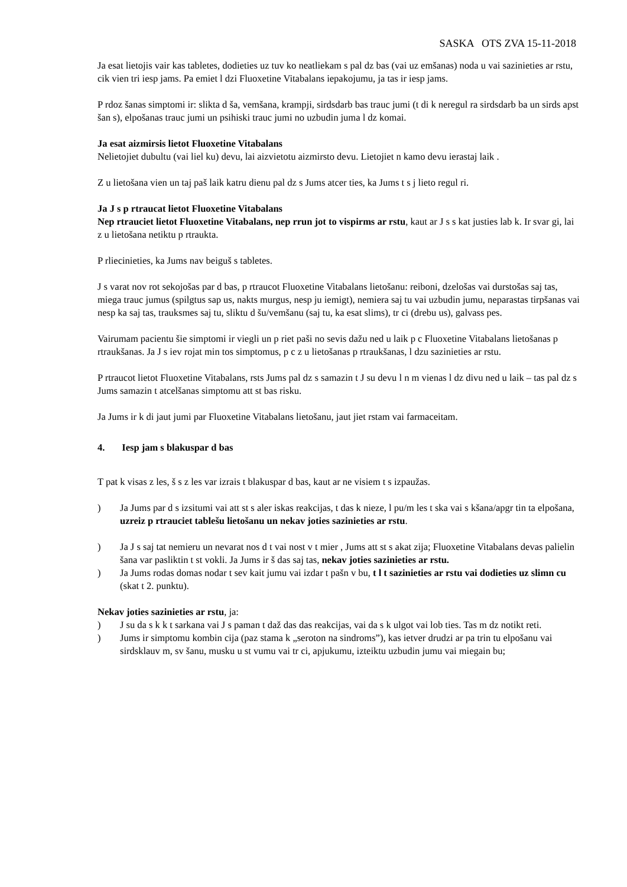SASKA OTS ZVA 15-11-2018
Ja esat lietojis vair kas tabletes, dodieties uz tuv ko neatliekam s pal dz bas (vai uz emšanas) noda u vai sazinieties ar rstu, cik vien tri iesp jams. Pa emiet l dzi Fluoxetine Vitabalans iepakojumu, ja tas ir iesp jams.
P rdoz šanas simptomi ir: slikta d ša, vemšana, krampji, sirdsdarb bas trauc jumi (t di k neregul ra sirdsdarb ba un sirds apst šan s), elpošanas trauc jumi un psihiski trauc jumi no uzbudin juma l dz komai.
Ja esat aizmirsis lietot Fluoxetine Vitabalans
Nelietojiet dubultu (vai liel ku) devu, lai aizvietotu aizmirsto devu. Lietojiet n kamo devu ierastaj laik .
Z u lietošana vien un taj paš laik katru dienu pal dz s Jums atcer ties, ka Jums t s j lieto regul ri.
Ja J s p rtraucat lietot Fluoxetine Vitabalans
Nep rtrauciet lietot Fluoxetine Vitabalans, nep rrun jot to vispirms ar rstu, kaut ar J s s kat justies lab k. Ir svar gi, lai z u lietošana netiktu p rtraukta.
P rliecinieties, ka Jums nav beiguš s tabletes.
J s varat nov rot sekojošas par d bas, p rtraucot Fluoxetine Vitabalans lietošanu: reiboni, dzelošas vai durstošas saj tas, miega trauc jumus (spilgtus sap us, nakts murgus, nesp ju iemigt), nemiera saj tu vai uzbudin jumu, neparastas tirpšanas vai nesp ka saj tas, trauksmes saj tu, sliktu d šu/vemšanu (saj tu, ka esat slims), tr ci (drebu us), galvass pes.
Vairumam pacientu šie simptomi ir viegli un p riet paši no sevis dažu ned u laik p c Fluoxetine Vitabalans lietošanas p rtraukšanas. Ja J s iev rojat min tos simptomus, p c z u lietošanas p rtraukšanas, l dzu sazinieties ar rstu.
P rtraucot lietot Fluoxetine Vitabalans, rsts Jums pal dz s samazin t J su devu l n m vienas l dz divu ned u laik – tas pal dz s Jums samazin t atcelšanas simptomu att st bas risku.
Ja Jums ir k di jaut jumi par Fluoxetine Vitabalans lietošanu, jaut jiet rstam vai farmaceitam.
4. Iesp jam s blakuspar d bas
T pat k visas z les, š s z les var izrais t blakuspar d bas, kaut ar ne visiem t s izpaužas.
) Ja Jums par d s izsitumi vai att st s aler iskas reakcijas, t das k nieze, l pu/m les t ska vai s kšana/apgr tin ta elpošana, uzreiz p rtrauciet tablešu lietošanu un nekav joties sazinieties ar rstu.
) Ja J s saj tat nemieru un nevarat nos d t vai nost v t mier , Jums att st s akat zija; Fluoxetine Vitabalans devas palielin šana var pasliktin t st vokli. Ja Jums ir š das saj tas, nekav joties sazinieties ar rstu.
) Ja Jums rodas domas nodar t sev kait jumu vai izdar t pašn v bu, t l t sazinieties ar rstu vai dodieties uz slimn cu (skat t 2. punktu).
Nekav joties sazinieties ar rstu, ja:
) J su da s k k t sarkana vai J s paman t daž das das reakcijas, vai da s k ulgot vai lob ties. Tas m dz notikt reti.
) Jums ir simptomu kombin cija (paz stama k „seroton na sindroms”), kas ietver drudzi ar pa trin tu elpošanu vai sirdsklauv m, sv šanu, musku u st vumu vai tr ci, apjukumu, izteiktu uzbudin jumu vai miegain bu;